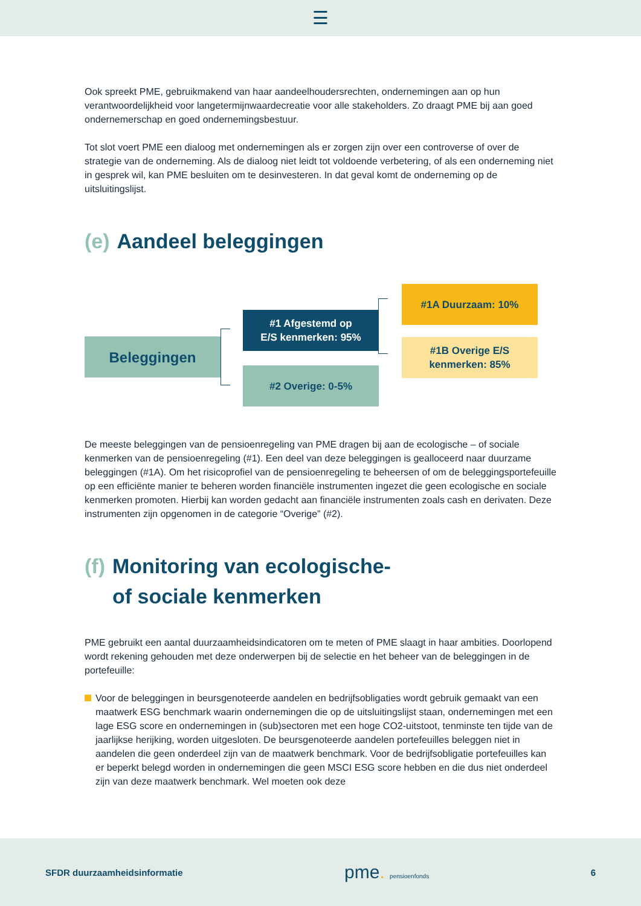☰
Ook spreekt PME, gebruikmakend van haar aandeelhoudersrechten, ondernemingen aan op hun verantwoordelijkheid voor langetermijnwaardecreatie voor alle stakeholders. Zo draagt PME bij aan goed ondernemerschap en goed ondernemingsbestuur.
Tot slot voert PME een dialoog met ondernemingen als er zorgen zijn over een controverse of over de strategie van de onderneming. Als de dialoog niet leidt tot voldoende verbetering, of als een onderneming niet in gesprek wil, kan PME besluiten om te desinvesteren. In dat geval komt de onderneming op de uitsluitingslijst.
(e) Aandeel beleggingen
Beleggingen
#1 Afgestemd op
E/S kenmerken: 95%
#2 Overige: 0-5%
#1A Duurzaam: 10%
#1B Overige E/S
kenmerken: 85%
De meeste beleggingen van de pensioenregeling van PME dragen bij aan de ecologische – of sociale kenmerken van de pensioenregeling (#1). Een deel van deze beleggingen is gealloceerd naar duurzame beleggingen (#1A). Om het risicoprofiel van de pensioenregeling te beheersen of om de beleggingsportefeuille op een efficiënte manier te beheren worden financiële instrumenten ingezet die geen ecologische en sociale kenmerken promoten. Hierbij kan worden gedacht aan financiële instrumenten zoals cash en derivaten. Deze instrumenten zijn opgenomen in de categorie “Overige” (#2).
(f) Monitoring van ecologische-
of sociale kenmerken
PME gebruikt een aantal duurzaamheidsindicatoren om te meten of PME slaagt in haar ambities. Doorlopend wordt rekening gehouden met deze onderwerpen bij de selectie en het beheer van de beleggingen in de portefeuille:
Voor de beleggingen in beursgenoteerde aandelen en bedrijfsobligaties wordt gebruik gemaakt van een maatwerk ESG benchmark waarin ondernemingen die op de uitsluitingslijst staan, ondernemingen met een lage ESG score en ondernemingen in (sub)sectoren met een hoge CO2-uitstoot, tenminste ten tijde van de jaarlijkse herijking, worden uitgesloten. De beursgenoteerde aandelen portefeuilles beleggen niet in aandelen die geen onderdeel zijn van de maatwerk benchmark. Voor de bedrijfsobligatie portefeuilles kan er beperkt belegd worden in ondernemingen die geen MSCI ESG score hebben en die dus niet onderdeel zijn van deze maatwerk benchmark. Wel moeten ook deze
SFDR duurzaamheidsinformatie pme. pensioenfonds 6